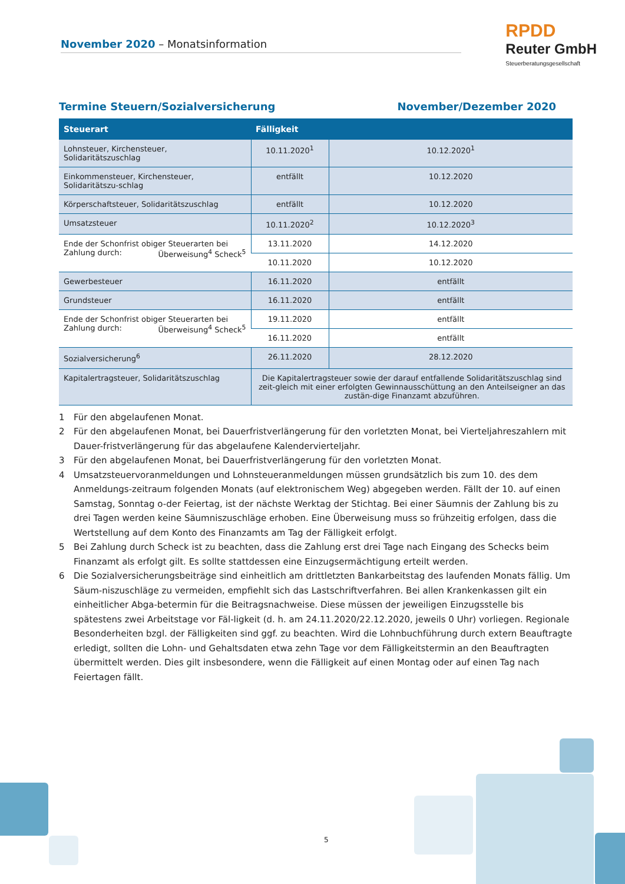November 2020 – Monatsinformation
RPDD
Reuter GmbH
Steuerberatungsgesellschaft
Termine Steuern/Sozialversicherung November/Dezember 2020
| Steuerart | Fälligkeit | |
| --- | --- | --- |
| Lohnsteuer, Kirchensteuer, Solidaritätszuschlag | 10.11.2020<sup>1</sup> | 10.12.2020<sup>1</sup> |
| Einkommensteuer, Kirchensteuer, Solidaritätszu-schlag | entfällt | 10.12.2020 |
| Körperschaftsteuer, Solidaritätszuschlag | entfällt | 10.12.2020 |
| Umsatzsteuer | 10.11.2020<sup>2</sup> | 10.12.2020<sup>3</sup> |
| Ende der Schonfrist obiger Steuerarten bei Zahlung durch: Überweisung<sup>4</sup> Scheck<sup>5</sup> | 13.11.2020 | 14.12.2020 |
| | 10.11.2020 | 10.12.2020 |
| Gewerbesteuer | 16.11.2020 | entfällt |
| Grundsteuer | 16.11.2020 | entfällt |
| Ende der Schonfrist obiger Steuerarten bei Zahlung durch: Überweisung<sup>4</sup> Scheck<sup>5</sup> | 19.11.2020 | entfällt |
| | 16.11.2020 | entfällt |
| Sozialversicherung<sup>6</sup> | 26.11.2020 | 28.12.2020 |
| Kapitalertragsteuer, Solidaritätszuschlag | Die Kapitalertragsteuer sowie der darauf entfallende Solidaritätszuschlag sind zeit-gleich mit einer erfolgten Gewinnausschüttung an den Anteilseigner an das zustän-dige Finanzamt abzuführen. | |
1 Für den abgelaufenen Monat.
2 Für den abgelaufenen Monat, bei Dauerfristverlängerung für den vorletzten Monat, bei Vierteljahreszahlern mit Dauer-fristverlängerung für das abgelaufene Kalendervierteljahr.
3 Für den abgelaufenen Monat, bei Dauerfristverlängerung für den vorletzten Monat.
4 Umsatzsteuervoranmeldungen und Lohnsteueranmeldungen müssen grundsätzlich bis zum 10. des dem Anmeldungs-zeitraum folgenden Monats (auf elektronischem Weg) abgegeben werden. Fällt der 10. auf einen Samstag, Sonntag o-der Feiertag, ist der nächste Werktag der Stichtag. Bei einer Säumnis der Zahlung bis zu drei Tagen werden keine Säumniszuschläge erhoben. Eine Überweisung muss so frühzeitig erfolgen, dass die Wertstellung auf dem Konto des Finanzamts am Tag der Fälligkeit erfolgt.
5 Bei Zahlung durch Scheck ist zu beachten, dass die Zahlung erst drei Tage nach Eingang des Schecks beim Finanzamt als erfolgt gilt. Es sollte stattdessen eine Einzugsermächtigung erteilt werden.
6 Die Sozialversicherungsbeiträge sind einheitlich am drittletzten Bankarbeitstag des laufenden Monats fällig. Um Säum-niszuschläge zu vermeiden, empfiehlt sich das Lastschriftverfahren. Bei allen Krankenkassen gilt ein einheitlicher Abga-betermin für die Beitragsnachweise. Diese müssen der jeweiligen Einzugsstelle bis spätestens zwei Arbeitstage vor Fäl-ligkeit (d. h. am 24.11.2020/22.12.2020, jeweils 0 Uhr) vorliegen. Regionale Besonderheiten bzgl. der Fälligkeiten sind ggf. zu beachten. Wird die Lohnbuchführung durch extern Beauftragte erledigt, sollten die Lohn- und Gehaltsdaten etwa zehn Tage vor dem Fälligkeitstermin an den Beauftragten übermittelt werden. Dies gilt insbesondere, wenn die Fälligkeit auf einen Montag oder auf einen Tag nach Feiertagen fällt.
5